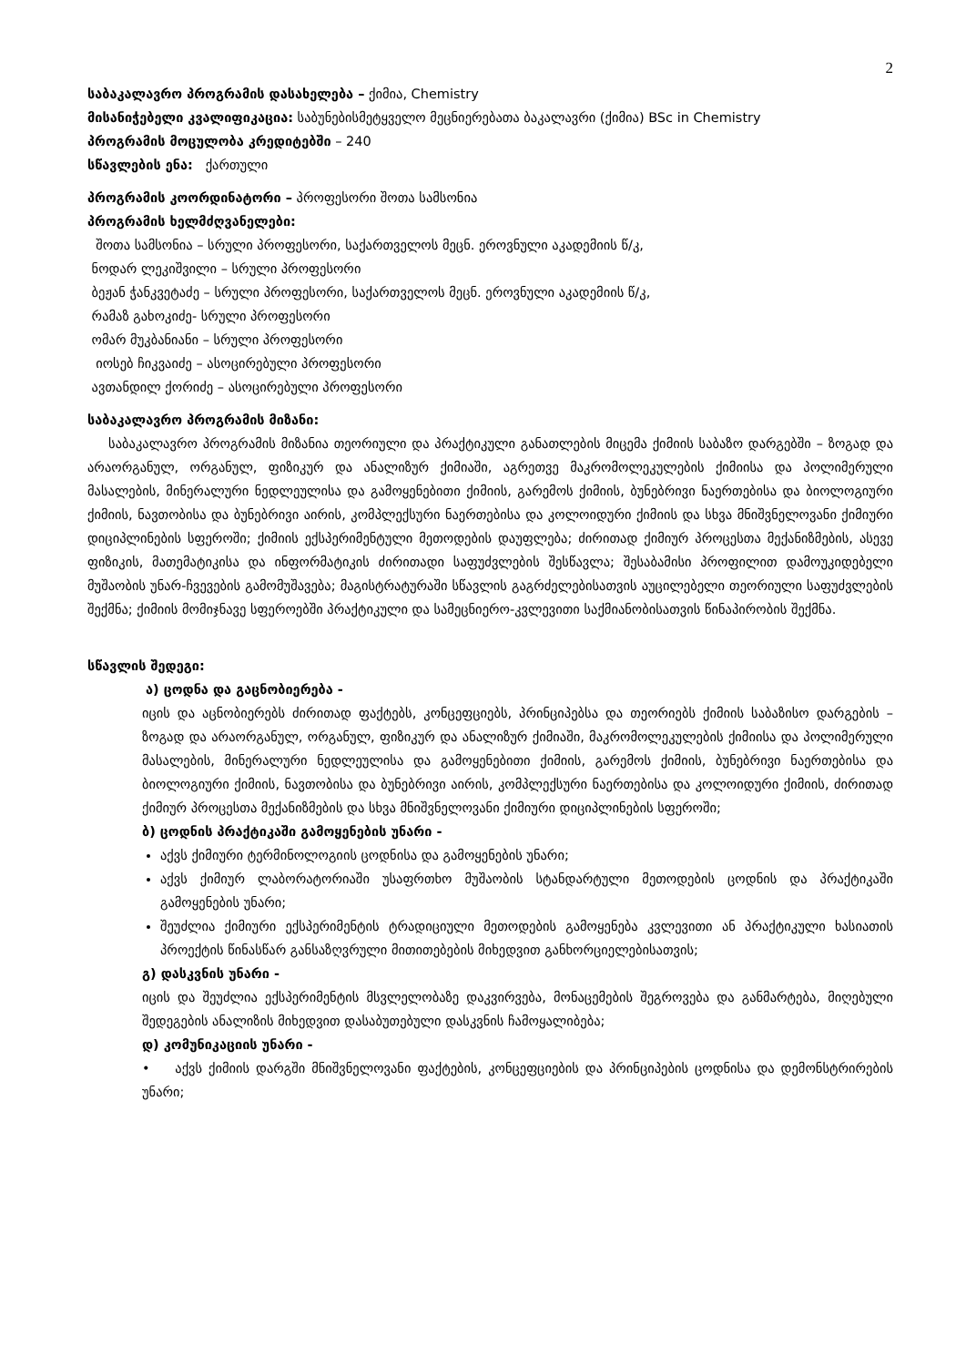2
საბაკალავრო პროგრამის დასახელება – ქიმია, Chemistry
მისანიჭებელი კვალიფიკაცია: საბუნებისმეტყველო მეცნიერებათა ბაკალავრი (ქიმია) BSc in Chemistry
პროგრამის მოცულობა კრედიტებში – 240
სწავლების ენა: ქართული
პროგრამის კოორდინატორი – პროფესორი შოთა სამსონია
პროგრამის ხელმძღვანელები:
შოთა სამსონია – სრული პროფესორი, საქართველოს მეცნ. ეროვნული აკადემიის წ/კ,
ნოდარ ლეკიშვილი – სრული პროფესორი
ბეჟან ჭანკვეტაძე – სრული პროფესორი, საქართველოს მეცნ. ეროვნული აკადემიის წ/კ,
რამაზ გახოკიძე- სრული პროფესორი
ომარ მუკბანიანი – სრული პროფესორი
იოსებ ჩიკვაიძე – ასოცირებული პროფესორი
ავთანდილ ქორიძე – ასოცირებული პროფესორი
საბაკალავრო პროგრამის მიზანი:
საბაკალავრო პროგრამის მიზანია თეორიული და პრაქტიკული განათლების მიცემა ქიმიის საბაზო დარგებში – ზოგად და არაორგანულ, ორგანულ, ფიზიკურ და ანალიზურ ქიმიაში, აგრეთვე მაკრომოლეკულების ქიმიისა და პოლიმერული მასალების, მინერალური ნედლეულისა და გამოყენებითი ქიმიის, გარემოს ქიმიის, ბუნებრივი ნაერთებისა და ბიოლოგიური ქიმიის, ნავთობისა და ბუნებრივი აირის, კომპლექსური ნაერთებისა და კოლოიდური ქიმიის და სხვა მნიშვნელოვანი ქიმიური დიციპლინების სფეროში; ქიმიის ექსპერიმენტული მეთოდების დაუფლება; ძირითად ქიმიურ პროცესთა მექანიზმების, ასევე ფიზიკის, მათემატიკისა და ინფორმატიკის ძირითადი საფუძვლების შესწავლა; შესაბამისი პროფილით დამოუკიდებელი მუშაობის უნარ-ჩვევების გამომუშავება; მაგისტრატურაში სწავლის გაგრძელებისათვის აუცილებელი თეორიული საფუძვლების შექმნა; ქიმიის მომიჯნავე სფეროებში პრაქტიკული და სამეცნიერო-კვლევითი საქმიანობისათვის წინაპირობის შექმნა.
სწავლის შედეგი:
ა) ცოდნა და გაცნობიერება -
იცის და აცნობიერებს ძირითად ფაქტებს, კონცეფციებს, პრინციპებსა და თეორიებს ქიმიის საბაზისო დარგების – ზოგად და არაორგანულ, ორგანულ, ფიზიკურ და ანალიზურ ქიმიაში, მაკრომოლეკულების ქიმიისა და პოლიმერული მასალების, მინერალური ნედლეულისა და გამოყენებითი ქიმიის, გარემოს ქიმიის, ბუნებრივი ნაერთებისა და ბიოლოგიური ქიმიის, ნავთობისა და ბუნებრივი აირის, კომპლექსური ნაერთებისა და კოლოიდური ქიმიის, ძირითად ქიმიურ პროცესთა მექანიზმების და სხვა მნიშვნელოვანი ქიმიური დიციპლინების სფეროში;
ბ) ცოდნის პრაქტიკაში გამოყენების უნარი -
აქვს ქიმიური ტერმინოლოგიის ცოდნისა და გამოყენების უნარი;
აქვს ქიმიურ ლაბორატორიაში უსაფრთხო მუშაობის სტანდარტული მეთოდების ცოდნის და პრაქტიკაში გამოყენების უნარი;
შეუძლია ქიმიური ექსპერიმენტის ტრადიციული მეთოდების გამოყენება კვლევითი ან პრაქტიკული ხასიათის პროექტის წინასწარ განსაზღვრული მითითებების მიხედვით განხორციელებისათვის;
გ) დასკვნის უნარი -
იცის და შეუძლია ექსპერიმენტის მსვლელობაზე დაკვირვება, მონაცემების შეგროვება და განმარტება, მიღებული შედეგების ანალიზის მიხედვით დასაბუთებული დასკვნის ჩამოყალიბება;
დ) კომუნიკაციის უნარი -
• აქვს ქიმიის დარგში მნიშვნელოვანი ფაქტების, კონცეფციების და პრინციპების ცოდნისა და დემონსტრირების უნარი;